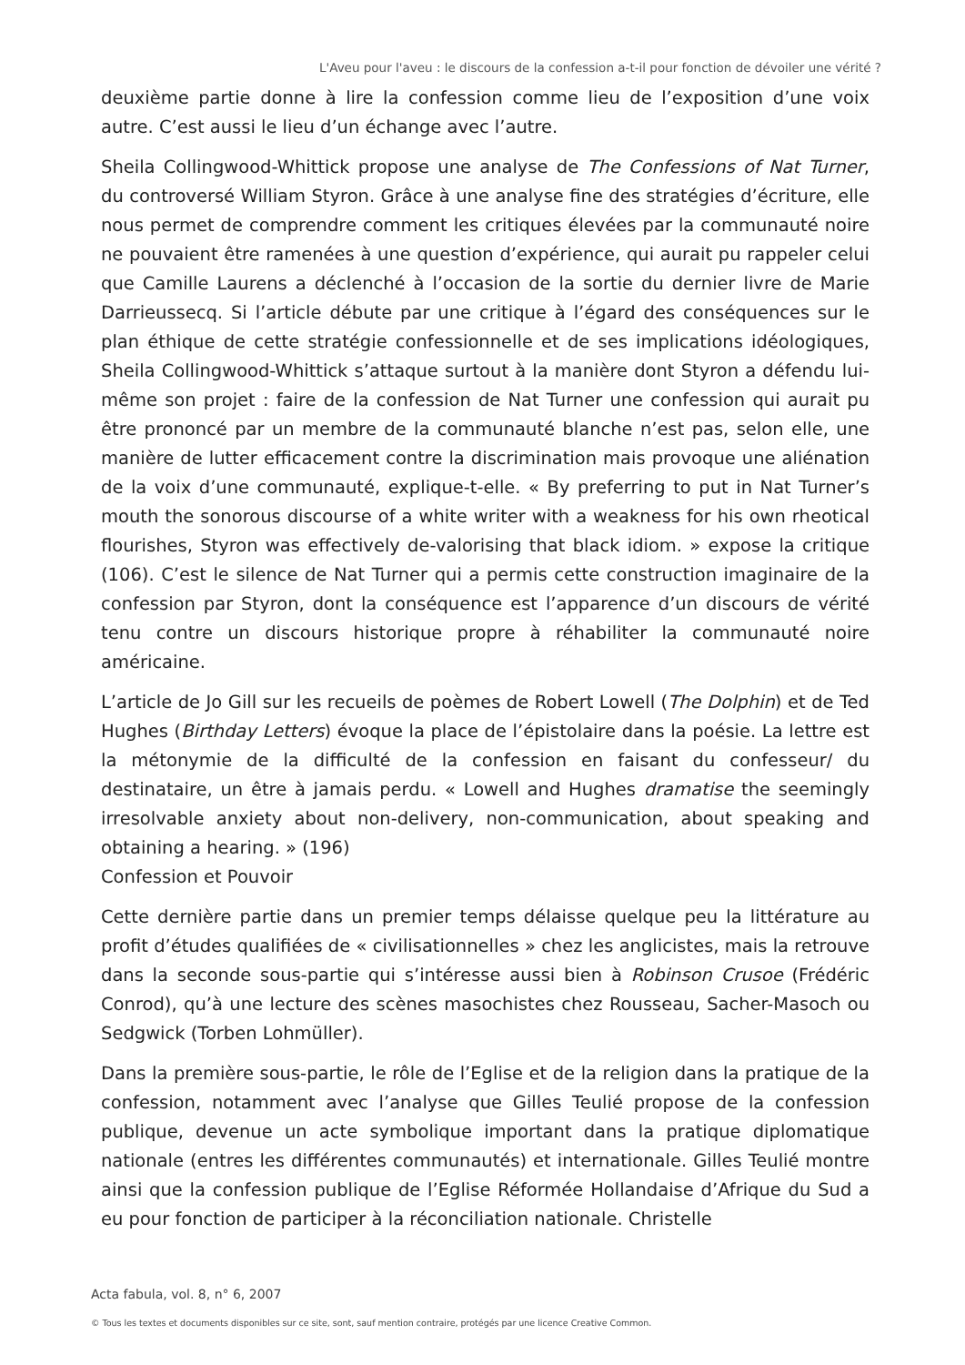L'Aveu pour l'aveu : le discours de la confession a-t-il pour fonction de dévoiler une vérité ?
deuxième partie donne à lire la confession comme lieu de l’exposition d’une voix autre. C’est aussi le lieu d’un échange avec l’autre.
Sheila Collingwood-Whittick propose une analyse de The Confessions of Nat Turner, du controversé William Styron. Grâce à une analyse fine des stratégies d’écriture, elle nous permet de comprendre comment les critiques élevées par la communauté noire ne pouvaient être ramenées à une question d’expérience, qui aurait pu rappeler celui que Camille Laurens a déclenché à l’occasion de la sortie du dernier livre de Marie Darrieussecq. Si l’article débute par une critique à l’égard des conséquences sur le plan éthique de cette stratégie confessionnelle et de ses implications idéologiques, Sheila Collingwood-Whittick s’attaque surtout à la manière dont Styron a défendu lui-même son projet : faire de la confession de Nat Turner une confession qui aurait pu être prononcé par un membre de la communauté blanche n’est pas, selon elle, une manière de lutter efficacement contre la discrimination mais provoque une aliénation de la voix d’une communauté, explique-t-elle. « By preferring to put in Nat Turner’s mouth the sonorous discourse of a white writer with a weakness for his own rheotical flourishes, Styron was effectively de-valorising that black idiom. » expose la critique (106). C’est le silence de Nat Turner qui a permis cette construction imaginaire de la confession par Styron, dont la conséquence est l’apparence d’un discours de vérité tenu contre un discours historique propre à réhabiliter la communauté noire américaine.
L’article de Jo Gill sur les recueils de poèmes de Robert Lowell (The Dolphin) et de Ted Hughes (Birthday Letters) évoque la place de l’épistolaire dans la poésie. La lettre est la métonymie de la difficulté de la confession en faisant du confesseur/ du destinataire, un être à jamais perdu. « Lowell and Hughes dramatise the seemingly irresolvable anxiety about non-delivery, non-communication, about speaking and obtaining a hearing. » (196)
Confession et Pouvoir
Cette dernière partie dans un premier temps délaisse quelque peu la littérature au profit d’études qualifiées de « civilisationnelles » chez les anglicistes, mais la retrouve dans la seconde sous-partie qui s’intéresse aussi bien à Robinson Crusoe (Frédéric Conrod), qu’à une lecture des scènes masochistes chez Rousseau, Sacher-Masoch ou Sedgwick (Torben Lohmüller).
Dans la première sous-partie, le rôle de l’Eglise et de la religion dans la pratique de la confession, notamment avec l’analyse que Gilles Teulié propose de la confession publique, devenue un acte symbolique important dans la pratique diplomatique nationale (entres les différentes communautés) et internationale. Gilles Teulié montre ainsi que la confession publique de l’Eglise Réformée Hollandaise d’Afrique du Sud a eu pour fonction de participer à la réconciliation nationale. Christelle
Acta fabula, vol. 8, n° 6, 2007
© Tous les textes et documents disponibles sur ce site, sont, sauf mention contraire, protégés par une licence Creative Common.